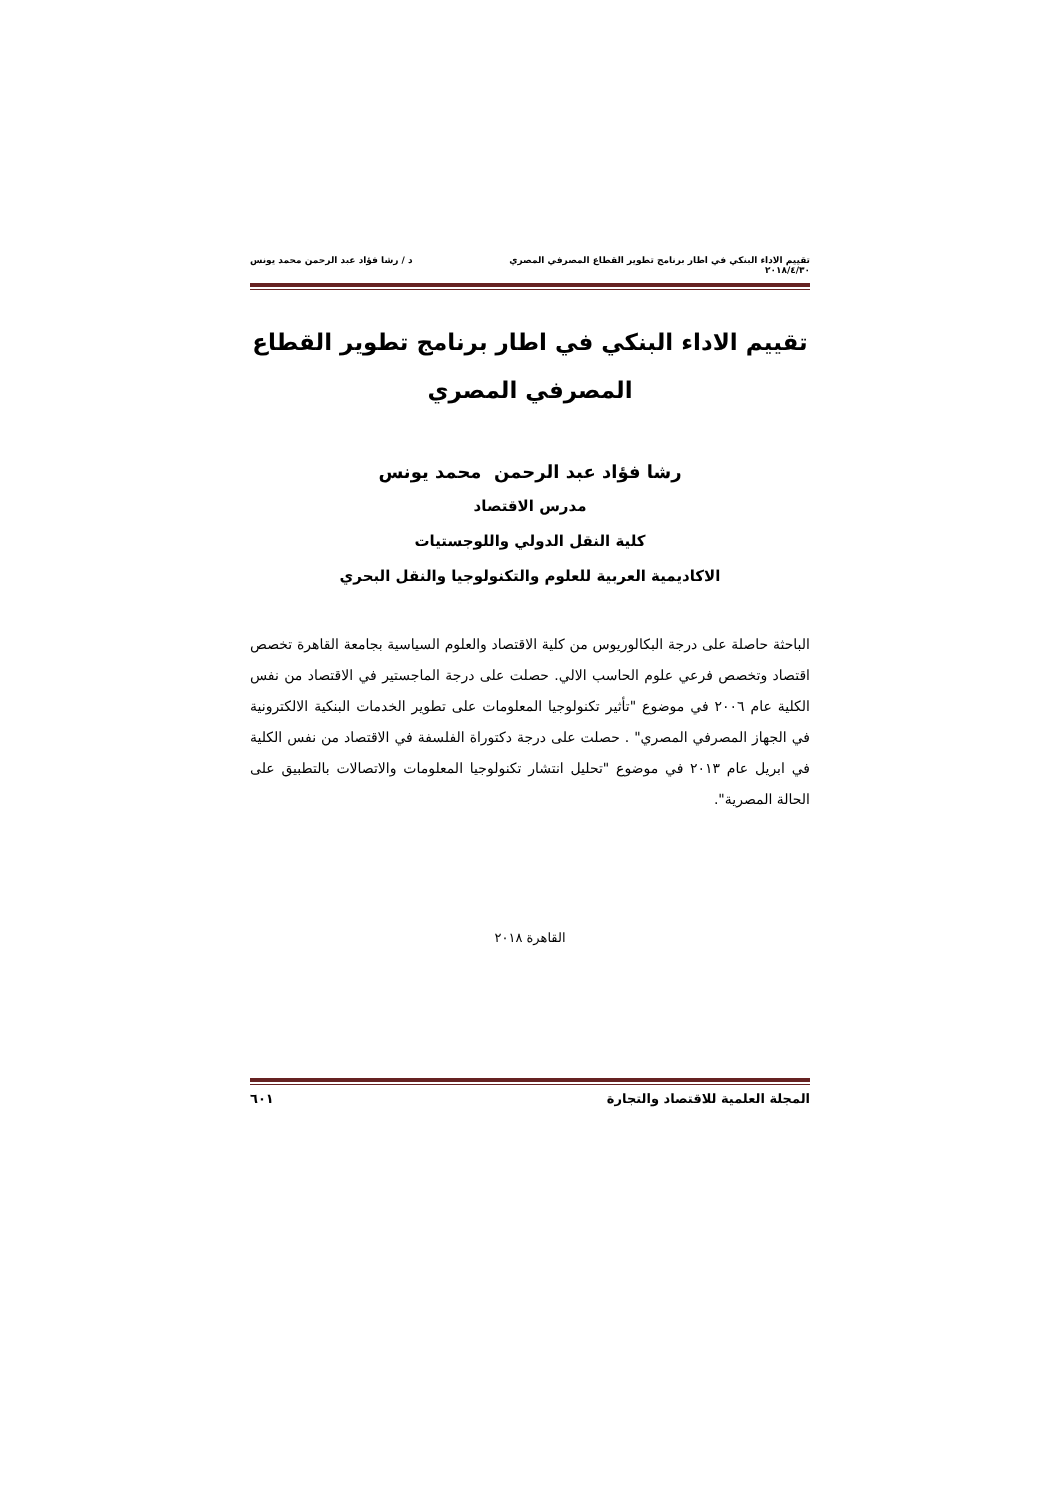تقييم الاداء البنكي في اطار برنامج تطوير القطاع المصرفي المصري د / رشا فؤاد عبد الرحمن محمد يونس
٢٠١٨/٤/٣٠
تقييم الاداء البنكي في اطار برنامج تطوير القطاع المصرفي المصري
رشا فؤاد عبد الرحمن محمد يونس
مدرس الاقتصاد
كلية النقل الدولي واللوجستيات
الاكاديمية العربية للعلوم والتكنولوجيا والنقل البحري
الباحثة حاصلة على درجة البكالوريوس من كلية الاقتصاد والعلوم السياسية بجامعة القاهرة تخصص اقتصاد وتخصص فرعي علوم الحاسب الالي. حصلت على درجة الماجستير في الاقتصاد من نفس الكلية عام ٢٠٠٦ في موضوع "تأثير تكنولوجيا المعلومات على تطوير الخدمات البنكية الالكترونية في الجهاز المصرفي المصري" . حصلت على درجة دكتوراة الفلسفة في الاقتصاد من نفس الكلية في ابريل عام ٢٠١٣ في موضوع "تحليل انتشار تكنولوجيا المعلومات والاتصالات بالتطبيق على الحالة المصرية".
القاهرة ٢٠١٨
المجلة العلمية للاقتصاد والتجارة ٦٠١